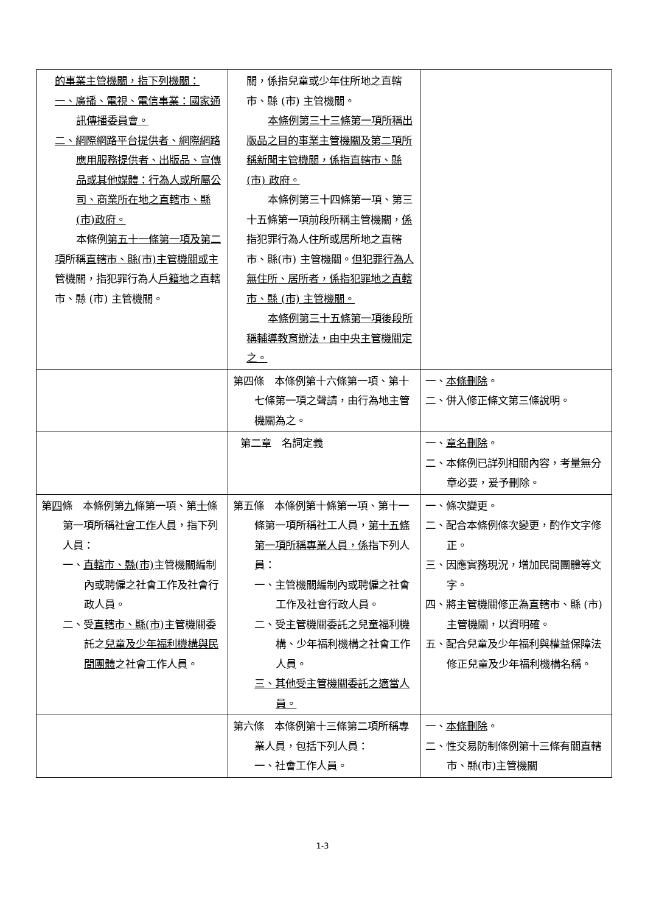| 的事業主管機關，指下列機關： 一、廣播、電視、電信事業：國家通訊傳播委員會。 二、網際網路平台提供者、網際網路應用服務提供者、出版品、宣傳品或其他媒體：行為人或所屬公司、商業所在地之直轄市、縣(市)政府。 本條例 第五十一條第一項及第二項 所稱 直轄市、縣(市)主管機關或 主管機關，指犯罪行為人 戶籍地 之直轄市、縣 (市) 主管機關。 | 關，係指兒童或少年住所地之直轄市、縣 (市) 主管機關。 本條例第三十三條第一項所稱出版品之目的事業主管機關及第二項所稱新聞主管機關，係指直轄市、縣 (市) 政府。 本條例第三十四條第一項、第三十五條第一項前段所稱主管機關， 係 指犯罪行為人住所或居所地之直轄市、縣(市) 主管機關。 但犯罪行為人無住所、居所者，係指犯罪地之直轄市、縣 (市) 主管機關。 本條例第三十五條第一項後段所稱輔導教育辦法，由中央主管機關定之。 | |
| | 第四條 本條例第十六條第一項、第十七條第一項之聲請，由行為地主管機關為之。 | 一、 本條刪除 。 二、併入修正條文第三條說明。 |
| | 第二章 名詞定義 | 一、 章名刪除 。 二、本條例已詳列相關內容，考量無分章必要，爰予刪除。 |
| 第 四 條 本條例第 九 條第一項、第 十 條第一項所稱社 會 工 作 人 員 ，指下列人員： 一、 直轄市、縣(市) 主管機關編制內或聘僱之社會工作及社會行政人員。 二、受 直轄市、縣(市) 主管機關委託之 兒童及少年福利機構與民間團體 之社會工作人員。 | 第五條 本條例第十條第一項、第十一條第一項所稱社工人員， 第十五條第一項所稱專業人員，係 指下列人員： 一、主管機關編制內或聘僱之社會工作及社會行政人員。 二、受主管機關委託之兒童福利機構、少年福利機構之社會工作人員。 三、其他受主管機關委託之適當人員。 | 一、條次變更。 二、配合本條例條次變更，酌作文字修正。 三、因應實務現況，增加民間團體等文字。 四、將主管機關修正為直轄市、縣 (市)主管機關，以資明確。 五、配合兒童及少年福利與權益保障法修正兒童及少年福利機構名稱。 |
| | 第六條 本條例第十三條第二項所稱專業人員，包括下列人員： 一、社會工作人員。 | 一、 本條刪除 。 二、性交易防制條例第十三條有關直轄市、縣(市)主管機關 |
1-3